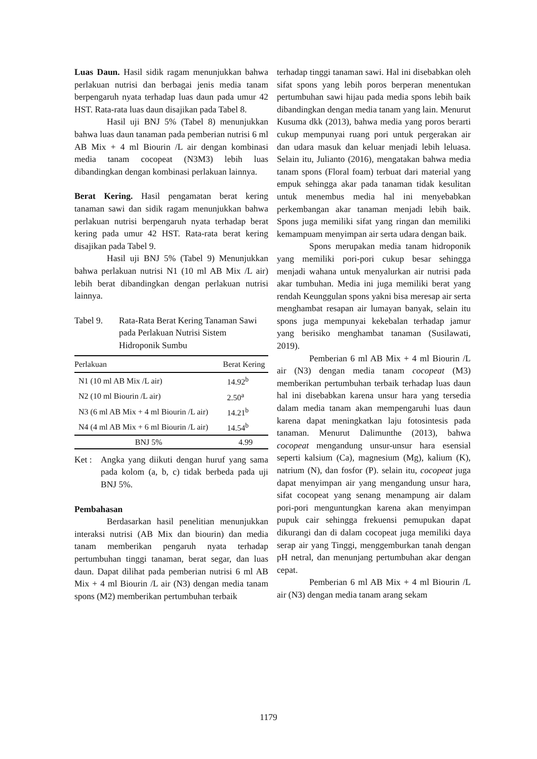Luas Daun. Hasil sidik ragam menunjukkan bahwa perlakuan nutrisi dan berbagai jenis media tanam berpengaruh nyata terhadap luas daun pada umur 42 HST. Rata-rata luas daun disajikan pada Tabel 8.
Hasil uji BNJ 5% (Tabel 8) menunjukkan bahwa luas daun tanaman pada pemberian nutrisi 6 ml AB Mix + 4 ml Biourin /L air dengan kombinasi media tanam cocopeat (N3M3) lebih luas dibandingkan dengan kombinasi perlakuan lainnya.
Berat Kering. Hasil pengamatan berat kering tanaman sawi dan sidik ragam menunjukkan bahwa perlakuan nutrisi berpengaruh nyata terhadap berat kering pada umur 42 HST. Rata-rata berat kering disajikan pada Tabel 9.
Hasil uji BNJ 5% (Tabel 9) Menunjukkan bahwa perlakuan nutrisi N1 (10 ml AB Mix /L air) lebih berat dibandingkan dengan perlakuan nutrisi lainnya.
Tabel 9. Rata-Rata Berat Kering Tanaman Sawi pada Perlakuan Nutrisi Sistem Hidroponik Sumbu
| Perlakuan | Berat Kering |
| --- | --- |
| N1 (10 ml AB Mix /L air) | 14.92<sup>b</sup> |
| N2 (10 ml Biourin /L air) | 2.50<sup>a</sup> |
| N3 (6 ml AB Mix + 4 ml Biourin /L air) | 14.21<sup>b</sup> |
| N4 (4 ml AB Mix + 6 ml Biourin /L air) | 14.54<sup>b</sup> |
| BNJ 5% | 4.99 |
Ket : Angka yang diikuti dengan huruf yang sama pada kolom (a, b, c) tidak berbeda pada uji BNJ 5%.
Pembahasan
Berdasarkan hasil penelitian menunjukkan interaksi nutrisi (AB Mix dan biourin) dan media tanam memberikan pengaruh nyata terhadap pertumbuhan tinggi tanaman, berat segar, dan luas daun. Dapat dilihat pada pemberian nutrisi 6 ml AB Mix + 4 ml Biourin /L air (N3) dengan media tanam spons (M2) memberikan pertumbuhan terbaik
terhadap tinggi tanaman sawi. Hal ini disebabkan oleh sifat spons yang lebih poros berperan menentukan pertumbuhan sawi hijau pada media spons lebih baik dibandingkan dengan media tanam yang lain. Menurut Kusuma dkk (2013), bahwa media yang poros berarti cukup mempunyai ruang pori untuk pergerakan air dan udara masuk dan keluar menjadi lebih leluasa. Selain itu, Julianto (2016), mengatakan bahwa media tanam spons (Floral foam) terbuat dari material yang empuk sehingga akar pada tanaman tidak kesulitan untuk menembus media hal ini menyebabkan perkembangan akar tanaman menjadi lebih baik. Spons juga memiliki sifat yang ringan dan memiliki kemampuam menyimpan air serta udara dengan baik.
Spons merupakan media tanam hidroponik yang memiliki pori-pori cukup besar sehingga menjadi wahana untuk menyalurkan air nutrisi pada akar tumbuhan. Media ini juga memiliki berat yang rendah Keunggulan spons yakni bisa meresap air serta menghambat resapan air lumayan banyak, selain itu spons juga mempunyai kekebalan terhadap jamur yang berisiko menghambat tanaman (Susilawati, 2019).
Pemberian 6 ml AB Mix + 4 ml Biourin /L air (N3) dengan media tanam cocopeat (M3) memberikan pertumbuhan terbaik terhadap luas daun hal ini disebabkan karena unsur hara yang tersedia dalam media tanam akan mempengaruhi luas daun karena dapat meningkatkan laju fotosintesis pada tanaman. Menurut Dalimunthe (2013), bahwa cocopeat mengandung unsur-unsur hara esensial seperti kalsium (Ca), magnesium (Mg), kalium (K), natrium (N), dan fosfor (P). selain itu, cocopeat juga dapat menyimpan air yang mengandung unsur hara, sifat cocopeat yang senang menampung air dalam pori-pori menguntungkan karena akan menyimpan pupuk cair sehingga frekuensi pemupukan dapat dikurangi dan di dalam cocopeat juga memiliki daya serap air yang Tinggi, menggemburkan tanah dengan pH netral, dan menunjang pertumbuhan akar dengan cepat.
Pemberian 6 ml AB Mix + 4 ml Biourin /L air (N3) dengan media tanam arang sekam
1179